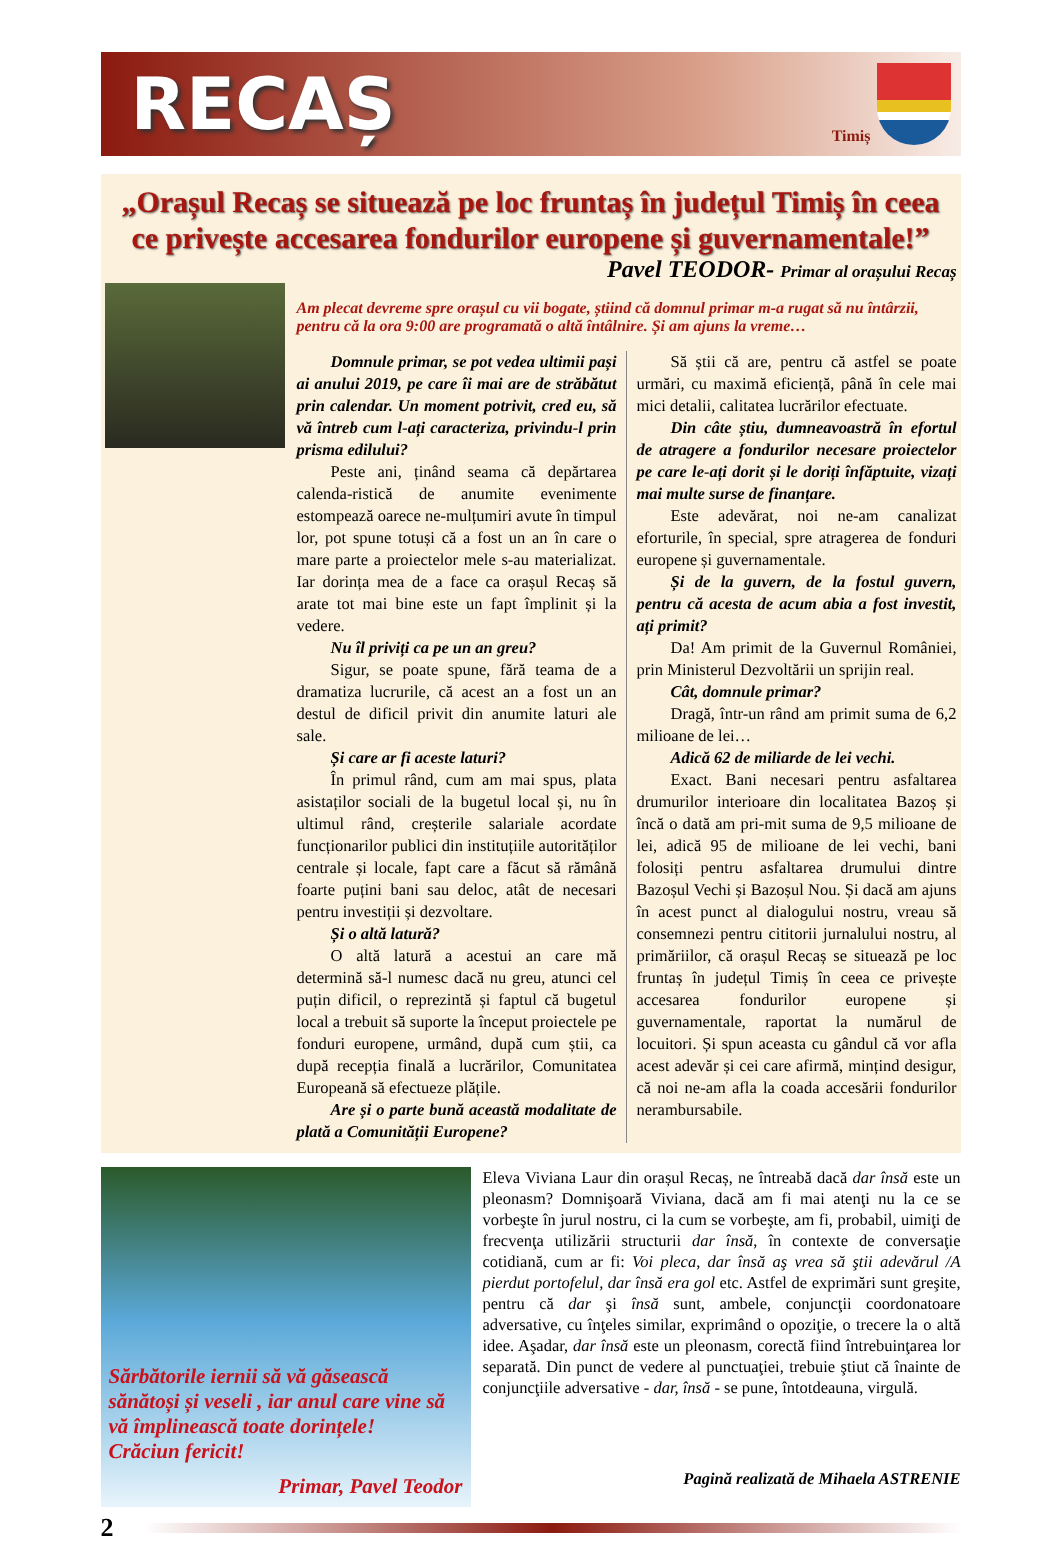RECAȘ
Timiș
„Orașul Recaș se situează pe loc fruntaș în județul Timiș în ceea ce privește accesarea fondurilor europene și guvernamentale!”
Pavel TEODOR- Primar al orașului Recaș
Am plecat devreme spre orașul cu vii bogate, știind că domnul primar m-a rugat să nu întârzii, pentru că la ora 9:00 are programată o altă întâlnire. Și am ajuns la vreme…
Domnule primar, se pot vedea ultimii pași ai anului 2019, pe care îi mai are de străbătut prin calendar. Un moment potrivit, cred eu, să vă întreb cum l-ați caracteriza, privindu-l prin prisma edilului?
Peste ani, ținând seama că depărtarea calenda-ristică de anumite evenimente estompează oarece ne-mulțumiri avute în timpul lor, pot spune totuși că a fost un an în care o mare parte a proiectelor mele s-au materializat. Iar dorința mea de a face ca orașul Recaș să arate tot mai bine este un fapt împlinit și la vedere.
Nu îl priviți ca pe un an greu?
Sigur, se poate spune, fără teama de a dramatiza lucrurile, că acest an a fost un an destul de dificil privit din anumite laturi ale sale.
Și care ar fi aceste laturi?
În primul rând, cum am mai spus, plata asistaților sociali de la bugetul local și, nu în ultimul rând, creșterile salariale acordate funcționarilor publici din instituțiile autorităților centrale și locale, fapt care a făcut să rămână foarte puțini bani sau deloc, atât de necesari pentru investiții și dezvoltare.
Și o altă latură?
O altă latură a acestui an care mă determină să-l numesc dacă nu greu, atunci cel puțin dificil, o reprezintă și faptul că bugetul local a trebuit să suporte la început proiectele pe fonduri europene, urmând, după cum știi, ca după recepția finală a lucrărilor, Comunitatea Europeană să efectueze plățile.
Are și o parte bună această modalitate de plată a Comunității Europene?
Să știi că are, pentru că astfel se poate urmări, cu maximă eficiență, până în cele mai mici detalii, calitatea lucrărilor efectuate.
Din câte știu, dumneavoastră în efortul de atragere a fondurilor necesare proiectelor pe care le-ați dorit și le doriți înfăptuite, vizați mai multe surse de finanțare.
Este adevărat, noi ne-am canalizat eforturile, în special, spre atragerea de fonduri europene și guvernamentale.
Și de la guvern, de la fostul guvern, pentru că acesta de acum abia a fost investit, ați primit?
Da! Am primit de la Guvernul României, prin Ministerul Dezvoltării un sprijin real.
Cât, domnule primar?
Dragă, într-un rând am primit suma de 6,2 milioane de lei…
Adică 62 de miliarde de lei vechi.
Exact. Bani necesari pentru asfaltarea drumurilor interioare din localitatea Bazoș și încă o dată am pri-mit suma de 9,5 milioane de lei, adică 95 de milioane de lei vechi, bani folosiți pentru asfaltarea drumului dintre Bazoșul Vechi și Bazoșul Nou. Și dacă am ajuns în acest punct al dialogului nostru, vreau să consemnezi pentru cititorii jurnalului nostru, al primăriilor, că orașul Recaș se situează pe loc fruntaș în județul Timiș în ceea ce privește accesarea fondurilor europene și guvernamentale, raportat la numărul de locuitori. Și spun aceasta cu gândul că vor afla acest adevăr și cei care afirmă, mințind desigur, că noi ne-am afla la coada accesării fondurilor nerambursabile.
Sărbătorile iernii să vă găsească sănătoși și veseli , iar anul care vine să vă împlinească toate dorințele!
Crăciun fericit!
Primar, Pavel Teodor
Eleva Viviana Laur din orașul Recaș, ne întreabă dacă dar însă este un pleonasm? Domnişoară Viviana, dacă am fi mai atenţi nu la ce se vorbeşte în jurul nostru, ci la cum se vorbeşte, am fi, probabil, uimiţi de frecvenţa utilizării structurii dar însă, în contexte de conversaţie cotidiană, cum ar fi: Voi pleca, dar însă aş vrea să ştii adevărul /A pierdut portofelul, dar însă era gol etc. Astfel de exprimări sunt greşite, pentru că dar şi însă sunt, ambele, conjuncţii coordonatoare adversative, cu înţeles similar, exprimând o opoziţie, o trecere la o altă idee. Aşadar, dar însă este un pleonasm, corectă fiind întrebuinţarea lor separată. Din punct de vedere al punctuaţiei, trebuie ştiut că înainte de conjuncţiile adversative - dar, însă - se pune, întotdeauna, virgulă.
Pagină realizată de Mihaela ASTRENIE
2